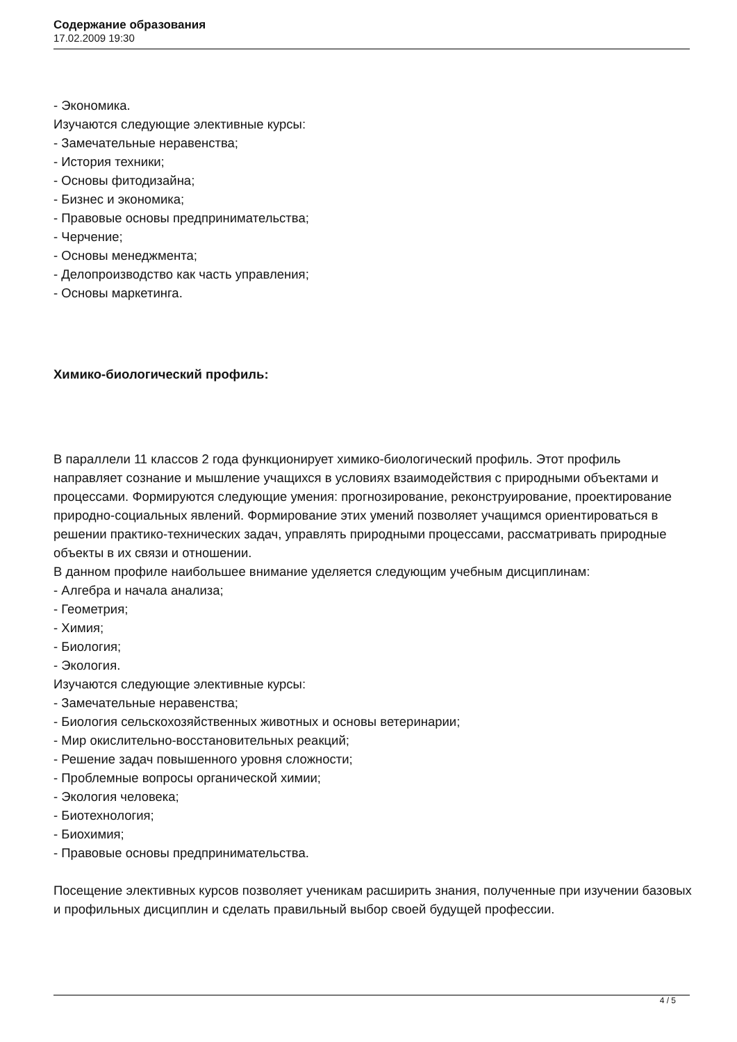Содержание образования
17.02.2009 19:30
- Экономика.
Изучаются следующие элективные курсы:
- Замечательные неравенства;
- История техники;
- Основы фитодизайна;
- Бизнес и экономика;
- Правовые основы предпринимательства;
- Черчение;
- Основы менеджмента;
- Делопроизводство как часть управления;
- Основы маркетинга.
Химико-биологический профиль:
В параллели 11 классов 2 года функционирует химико-биологический профиль. Этот профиль направляет сознание и мышление учащихся в условиях взаимодействия с природными объектами и процессами. Формируются следующие умения: прогнозирование, реконструирование, проектирование природно-социальных явлений. Формирование этих умений позволяет учащимся ориентироваться в решении практико-технических задач, управлять природными процессами, рассматривать природные объекты в их связи и отношении.
В данном профиле наибольшее внимание уделяется следующим учебным дисциплинам:
- Алгебра и начала анализа;
- Геометрия;
- Химия;
- Биология;
- Экология.
Изучаются следующие элективные курсы:
- Замечательные неравенства;
- Биология сельскохозяйственных животных и основы ветеринарии;
- Мир окислительно-восстановительных реакций;
- Решение задач повышенного уровня сложности;
- Проблемные вопросы органической химии;
- Экология человека;
- Биотехнология;
- Биохимия;
- Правовые основы предпринимательства.
Посещение элективных курсов позволяет ученикам расширить знания, полученные при изучении базовых и профильных дисциплин и сделать правильный выбор своей будущей профессии.
4 / 5